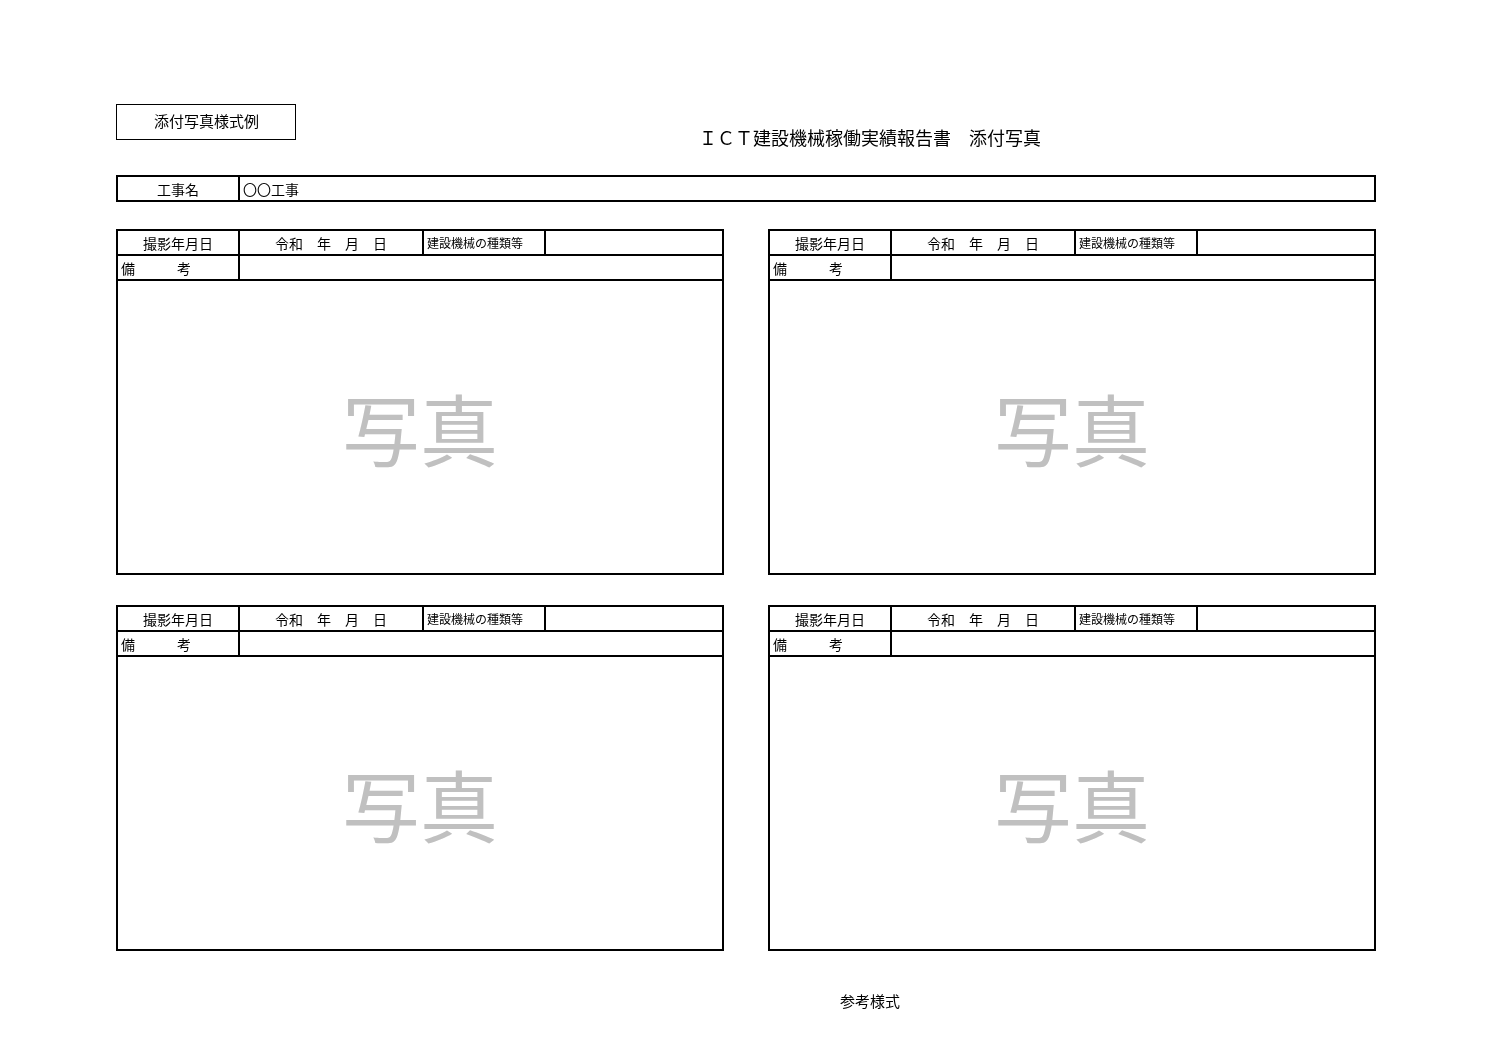添付写真様式例
ＩＣＴ建設機械稼働実績報告書　添付写真
| 工事名 | 〇〇工事 |
| 撮影年月日 | 令和 年 月 日 | 建設機械の種類等 | |
| 備 考 | | | |
| 写真 | | | |
| 撮影年月日 | 令和 年 月 日 | 建設機械の種類等 | |
| 備 考 | | | |
| 写真 | | | |
| 撮影年月日 | 令和 年 月 日 | 建設機械の種類等 | |
| 備 考 | | | |
| 写真 | | | |
| 撮影年月日 | 令和 年 月 日 | 建設機械の種類等 | |
| 備 考 | | | |
| 写真 | | | |
参考様式